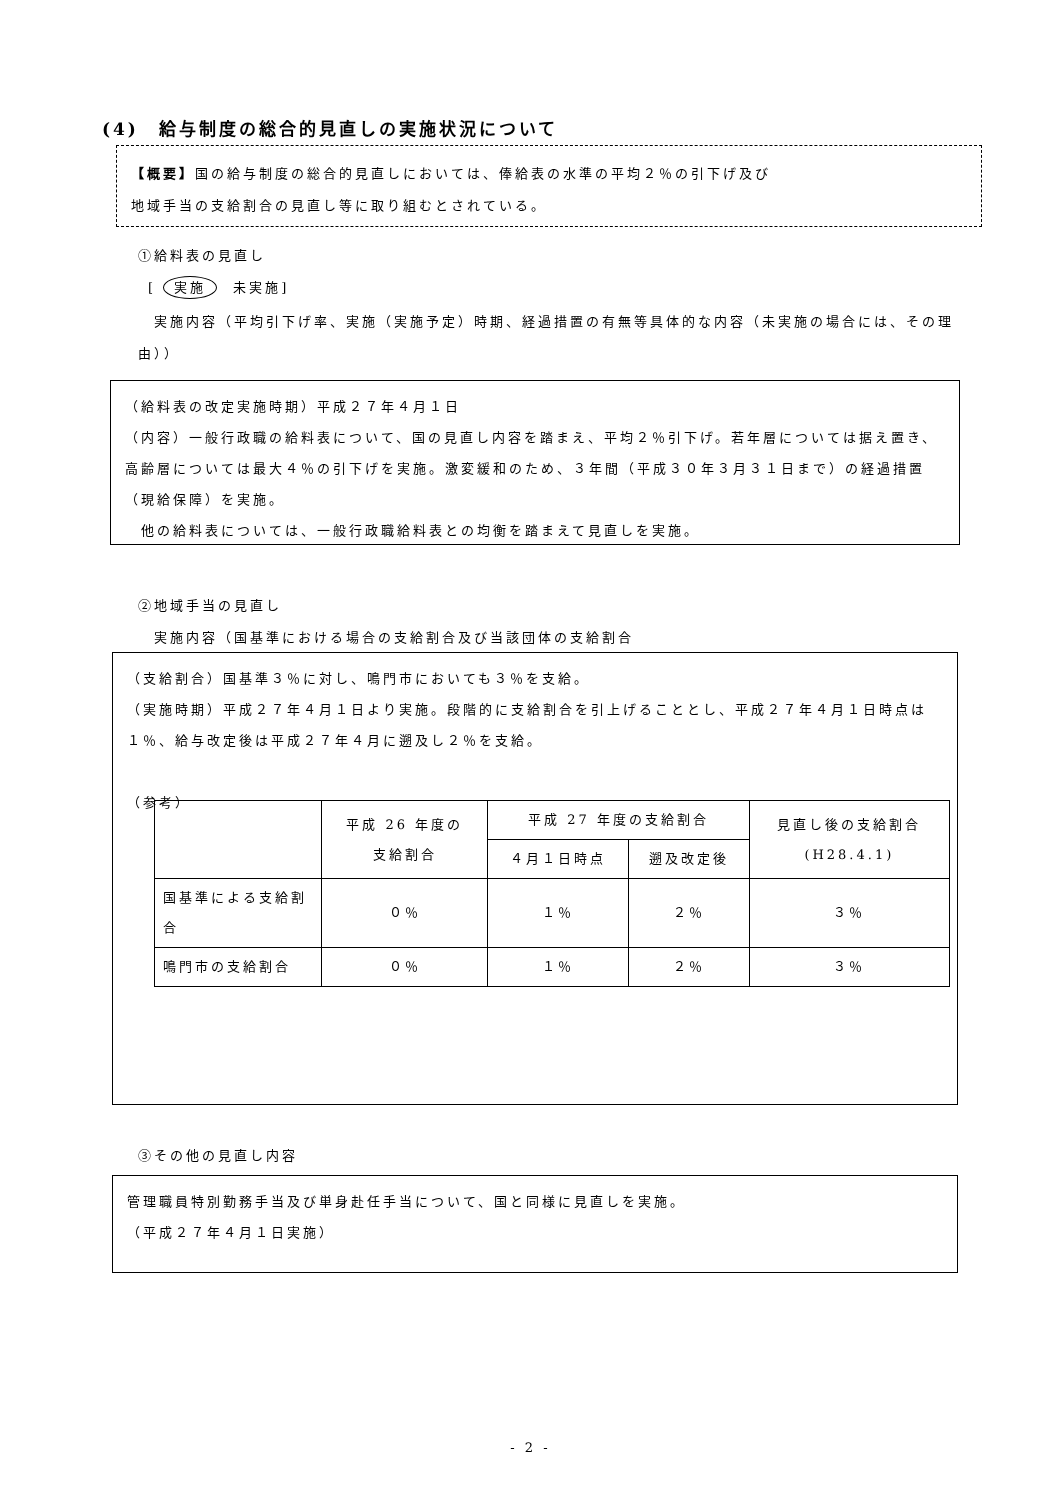(4)　給与制度の総合的見直しの実施状況について
【概要】国の給与制度の総合的見直しにおいては、俸給表の水準の平均２％の引下げ及び
地域手当の支給割合の見直し等に取り組むとされている。
①給料表の見直し
[ 実施　未実施]
　実施内容（平均引下げ率、実施（実施予定）時期、経過措置の有無等具体的な内容（未実施の場合には、その理由））
（給料表の改定実施時期）平成２７年４月１日
（内容）一般行政職の給料表について、国の見直し内容を踏まえ、平均２％引下げ。若年層については据え置き、高齢層については最大４％の引下げを実施。激変緩和のため、３年間（平成３０年３月３１日まで）の経過措置（現給保障）を実施。
　他の給料表については、一般行政職給料表との均衡を踏まえて見直しを実施。
②地域手当の見直し
　実施内容（国基準における場合の支給割合及び当該団体の支給割合
（支給割合）国基準３％に対し、鳴門市においても３％を支給。
（実施時期）平成２７年４月１日より実施。段階的に支給割合を引上げることとし、平成２７年４月１日時点は１％、給与改定後は平成２７年４月に遡及し２％を支給。
（参考）
| | 平成 26 年度の 支給割合 | 平成 27 年度の支給割合 | | 見直し後の支給割合 (H28.4.1) |
| | | ４月１日時点 | 遡及改定後 | |
| 国基準による支給割合 | ０％ | １％ | ２％ | ３％ |
| 鳴門市の支給割合 | ０％ | １％ | ２％ | ３％ |
③その他の見直し内容
管理職員特別勤務手当及び単身赴任手当について、国と同様に見直しを実施。
（平成２７年４月１日実施）
- 2 -